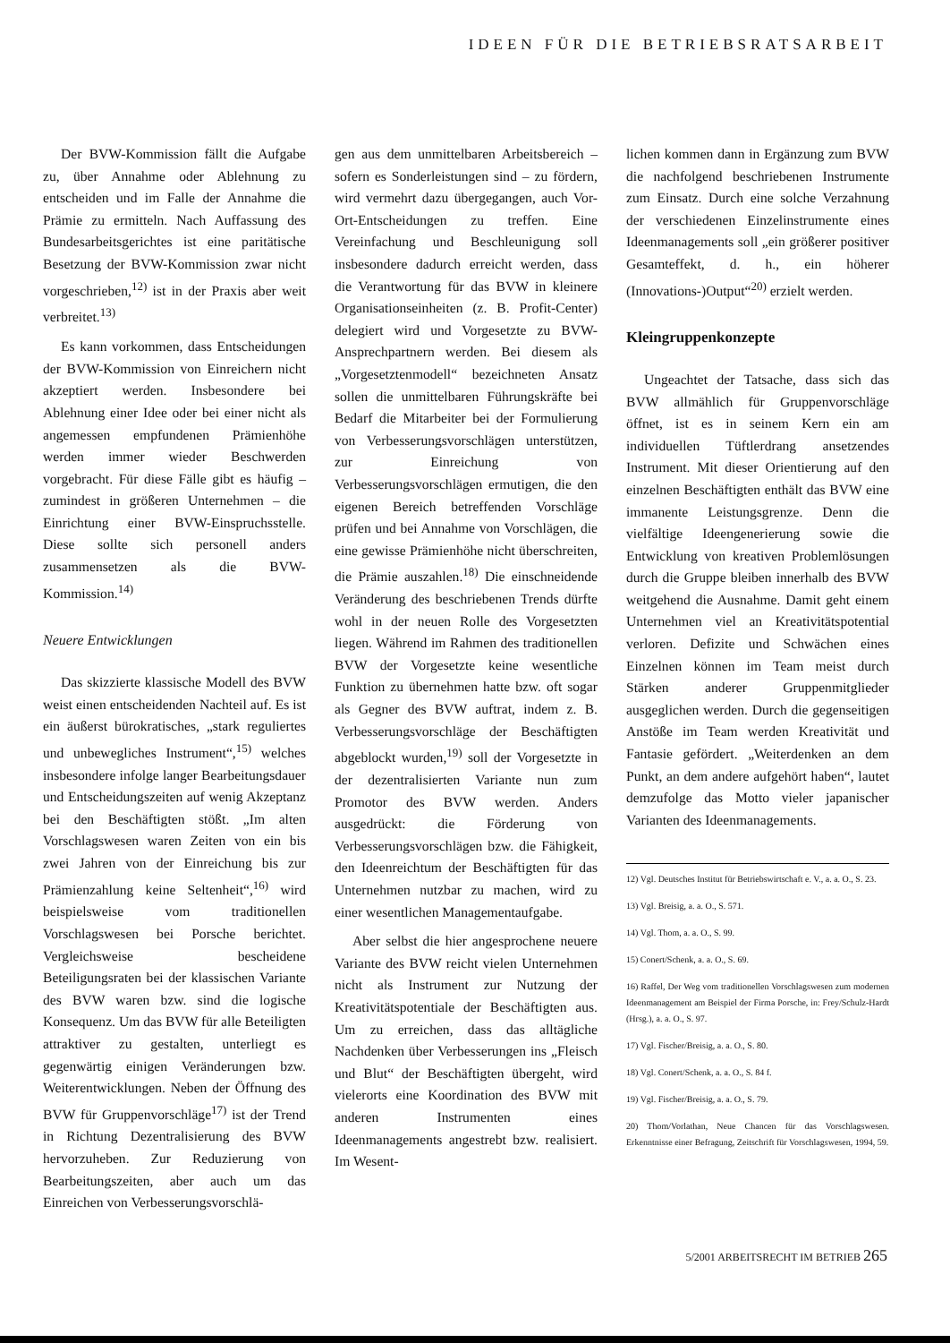IDEEN FÜR DIE BETRIEBSRATSARBEIT
Der BVW-Kommission fällt die Aufgabe zu, über Annahme oder Ablehnung zu entscheiden und im Falle der Annahme die Prämie zu ermitteln. Nach Auffassung des Bundesarbeitsgerichtes ist eine paritätische Besetzung der BVW-Kommission zwar nicht vorgeschrieben,<sup>12)</sup> ist in der Praxis aber weit verbreitet.<sup>13)</sup>
Es kann vorkommen, dass Entscheidungen der BVW-Kommission von Einreichern nicht akzeptiert werden. Insbesondere bei Ablehnung einer Idee oder bei einer nicht als angemessen empfundenen Prämienhöhe werden immer wieder Beschwerden vorgebracht. Für diese Fälle gibt es häufig – zumindest in größeren Unternehmen – die Einrichtung einer BVW-Einspruchsstelle. Diese sollte sich personell anders zusammensetzen als die BVW-Kommission.<sup>14)</sup>
Neuere Entwicklungen
Das skizzierte klassische Modell des BVW weist einen entscheidenden Nachteil auf. Es ist ein äußerst bürokratisches, „stark reguliertes und unbewegliches Instrument“,<sup>15)</sup> welches insbesondere infolge langer Bearbeitungsdauer und Entscheidungszeiten auf wenig Akzeptanz bei den Beschäftigten stößt. „Im alten Vorschlagswesen waren Zeiten von ein bis zwei Jahren von der Einreichung bis zur Prämienzahlung keine Seltenheit“,<sup>16)</sup> wird beispielsweise vom traditionellen Vorschlagswesen bei Porsche berichtet. Vergleichsweise bescheidene Beteiligungsraten bei der klassischen Variante des BVW waren bzw. sind die logische Konsequenz. Um das BVW für alle Beteiligten attraktiver zu gestalten, unterliegt es gegenwärtig einigen Veränderungen bzw. Weiterentwicklungen. Neben der Öffnung des BVW für Gruppenvorschläge<sup>17)</sup> ist der Trend in Richtung Dezentralisierung des BVW hervorzuheben. Zur Reduzierung von Bearbeitungszeiten, aber auch um das Einreichen von Verbesserungsvorschlä-
gen aus dem unmittelbaren Arbeitsbereich – sofern es Sonderleistungen sind – zu fördern, wird vermehrt dazu übergegangen, auch Vor-Ort-Entscheidungen zu treffen. Eine Vereinfachung und Beschleunigung soll insbesondere dadurch erreicht werden, dass die Verantwortung für das BVW in kleinere Organisationseinheiten (z. B. Profit-Center) delegiert wird und Vorgesetzte zu BVW-Ansprechpartnern werden. Bei diesem als „Vorgesetztenmodell“ bezeichneten Ansatz sollen die unmittelbaren Führungskräfte bei Bedarf die Mitarbeiter bei der Formulierung von Verbesserungsvorschlägen unterstützen, zur Einreichung von Verbesserungsvorschlägen ermutigen, die den eigenen Bereich betreffenden Vorschläge prüfen und bei Annahme von Vorschlägen, die eine gewisse Prämienhöhe nicht überschreiten, die Prämie auszahlen.<sup>18)</sup> Die einschneidende Veränderung des beschriebenen Trends dürfte wohl in der neuen Rolle des Vorgesetzten liegen. Während im Rahmen des traditionellen BVW der Vorgesetzte keine wesentliche Funktion zu übernehmen hatte bzw. oft sogar als Gegner des BVW auftrat, indem z. B. Verbesserungsvorschläge der Beschäftigten abgeblockt wurden,<sup>19)</sup> soll der Vorgesetzte in der dezentralisierten Variante nun zum Promotor des BVW werden. Anders ausgedrückt: die Förderung von Verbesserungsvorschlägen bzw. die Fähigkeit, den Ideenreichtum der Beschäftigten für das Unternehmen nutzbar zu machen, wird zu einer wesentlichen Managementaufgabe.
Aber selbst die hier angesprochene neuere Variante des BVW reicht vielen Unternehmen nicht als Instrument zur Nutzung der Kreativitätspotentiale der Beschäftigten aus. Um zu erreichen, dass das alltägliche Nachdenken über Verbesserungen ins „Fleisch und Blut“ der Beschäftigten übergeht, wird vielerorts eine Koordination des BVW mit anderen Instrumenten eines Ideenmanagements angestrebt bzw. realisiert. Im Wesent-
lichen kommen dann in Ergänzung zum BVW die nachfolgend beschriebenen Instrumente zum Einsatz. Durch eine solche Verzahnung der verschiedenen Einzelinstrumente eines Ideenmanagements soll „ein größerer positiver Gesamteffekt, d. h., ein höherer (Innovations-)Output“<sup>20)</sup> erzielt werden.
Kleingruppenkonzepte
Ungeachtet der Tatsache, dass sich das BVW allmählich für Gruppenvorschläge öffnet, ist es in seinem Kern ein am individuellen Tüftlerdrang ansetzendes Instrument. Mit dieser Orientierung auf den einzelnen Beschäftigten enthält das BVW eine immanente Leistungsgrenze. Denn die vielfältige Ideengenerierung sowie die Entwicklung von kreativen Problemlösungen durch die Gruppe bleiben innerhalb des BVW weitgehend die Ausnahme. Damit geht einem Unternehmen viel an Kreativitätspotential verloren. Defizite und Schwächen eines Einzelnen können im Team meist durch Stärken anderer Gruppenmitglieder ausgeglichen werden. Durch die gegenseitigen Anstöße im Team werden Kreativität und Fantasie gefördert. „Weiterdenken an dem Punkt, an dem andere aufgehört haben“, lautet demzufolge das Motto vieler japanischer Varianten des Ideenmanagements.
12) Vgl. Deutsches Institut für Betriebswirtschaft e. V., a. a. O., S. 23.
13) Vgl. Breisig, a. a. O., S. 571.
14) Vgl. Thom, a. a. O., S. 99.
15) Conert/Schenk, a. a. O., S. 69.
16) Raffel, Der Weg vom traditionellen Vorschlagswesen zum modernen Ideenmanagement am Beispiel der Firma Porsche, in: Frey/Schulz-Hardt (Hrsg.), a. a. O., S. 97.
17) Vgl. Fischer/Breisig, a. a. O., S. 80.
18) Vgl. Conert/Schenk, a. a. O., S. 84 f.
19) Vgl. Fischer/Breisig, a. a. O., S. 79.
20) Thom/Vorlathan, Neue Chancen für das Vorschlagswesen. Erkenntnisse einer Befragung, Zeitschrift für Vorschlagswesen, 1994, 59.
5/2001 ARBEITSRECHT IM BETRIEB 265